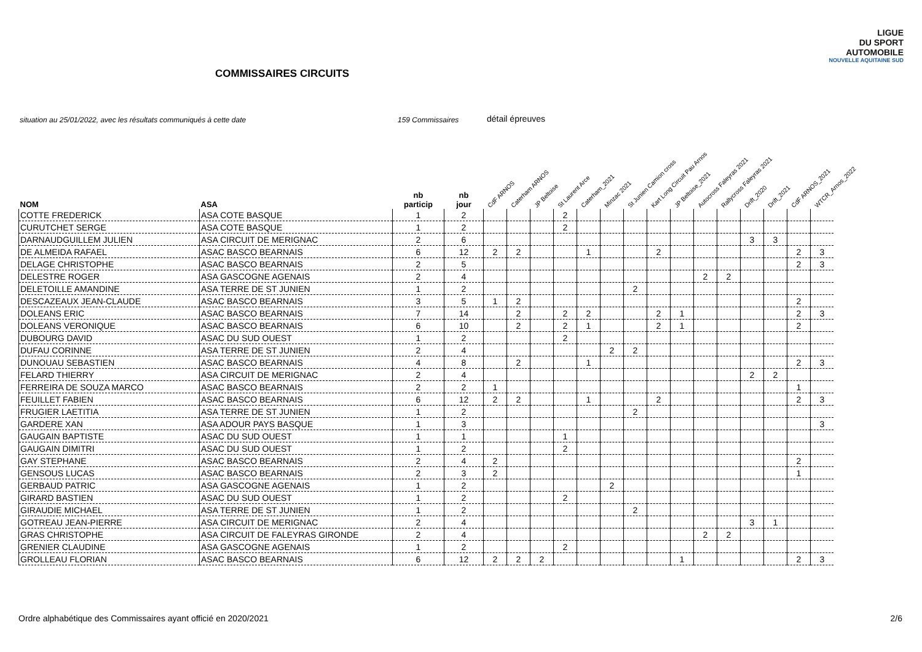LIGUE
DU SPORT
AUTOMOBILE
NOUVELLE AQUITAINE SUD
COMMISSAIRES CIRCUITS
situation au 25/01/2022, avec les résultats communiqués à cette date 159 Commissaires détail épreuves
| NOM | ASA | nb particip | nb jour | CdF ARNOS | Caterham ARNOS | JP Beltoise | St Laurent Arce | Caterham_2021 | Minzac 2021 | St Junien Camion cross | Kart Long Circuit Pau Arnos | JP Beltoise_2021 | Autocross Faleyras 2021 | Rallycross Faleyras 2021 | Drift_2020 | Drift_2021 | CdF ARNOS_2021 | WTCR_Arnos_2022 |
| --- | --- | --- | --- | --- | --- | --- | --- | --- | --- | --- | --- | --- | --- | --- | --- | --- | --- | --- |
| COTTE FREDERICK | ASA COTE BASQUE | 1 | 2 | | | | 2 | | | | | | | | | | | |
| CURUTCHET SERGE | ASA COTE BASQUE | 1 | 2 | | | | 2 | | | | | | | | | | | |
| DARNAUDGUILLEM JULIEN | ASA CIRCUIT DE MERIGNAC | 2 | 6 | | | | | | | | | | | | 3 | 3 | | |
| DE ALMEIDA RAFAEL | ASAC BASCO BEARNAIS | 6 | 12 | 2 | 2 | | | 1 | | | 2 | | | | | | 2 | 3 |
| DELAGE CHRISTOPHE | ASAC BASCO BEARNAIS | 2 | 5 | | | | | | | | | | | | | | 2 | 3 |
| DELESTRE ROGER | ASA GASCOGNE AGENAIS | 2 | 4 | | | | | | | | | | 2 | 2 | | | | |
| DELETOILLE AMANDINE | ASA TERRE DE ST JUNIEN | 1 | 2 | | | | | | | 2 | | | | | | | | |
| DESCAZEAUX JEAN-CLAUDE | ASAC BASCO BEARNAIS | 3 | 5 | 1 | 2 | | | | | | | | | | | | 2 | |
| DOLEANS ERIC | ASAC BASCO BEARNAIS | 7 | 14 | | 2 | | 2 | 2 | | | 2 | 1 | | | | | 2 | 3 |
| DOLEANS VERONIQUE | ASAC BASCO BEARNAIS | 6 | 10 | | 2 | | 2 | 1 | | | 2 | 1 | | | | | 2 | |
| DUBOURG DAVID | ASAC DU SUD OUEST | 1 | 2 | | | | 2 | | | | | | | | | | | |
| DUFAU CORINNE | ASA TERRE DE ST JUNIEN | 2 | 4 | | | | | | 2 | 2 | | | | | | | | |
| DUNOUAU SEBASTIEN | ASAC BASCO BEARNAIS | 4 | 8 | | 2 | | | 1 | | | | | | | | | 2 | 3 |
| FELARD THIERRY | ASA CIRCUIT DE MERIGNAC | 2 | 4 | | | | | | | | | | | | 2 | 2 | | |
| FERREIRA DE SOUZA MARCO | ASAC BASCO BEARNAIS | 2 | 2 | 1 | | | | | | | | | | | | | 1 | |
| FEUILLET FABIEN | ASAC BASCO BEARNAIS | 6 | 12 | 2 | 2 | | | 1 | | | 2 | | | | | | 2 | 3 |
| FRUGIER LAETITIA | ASA TERRE DE ST JUNIEN | 1 | 2 | | | | | | | 2 | | | | | | | | |
| GARDERE XAN | ASA ADOUR PAYS BASQUE | 1 | 3 | | | | | | | | | | | | | | | 3 |
| GAUGAIN BAPTISTE | ASAC DU SUD OUEST | 1 | 1 | | | | 1 | | | | | | | | | | | |
| GAUGAIN DIMITRI | ASAC DU SUD OUEST | 1 | 2 | | | | 2 | | | | | | | | | | | |
| GAY STEPHANE | ASAC BASCO BEARNAIS | 2 | 4 | 2 | | | | | | | | | | | | | 2 | |
| GENSOUS LUCAS | ASAC BASCO BEARNAIS | 2 | 3 | 2 | | | | | | | | | | | | | 1 | |
| GERBAUD PATRIC | ASA GASCOGNE AGENAIS | 1 | 2 | | | | | | 2 | | | | | | | | | |
| GIRARD BASTIEN | ASAC DU SUD OUEST | 1 | 2 | | | | 2 | | | | | | | | | | | |
| GIRAUDIE MICHAEL | ASA TERRE DE ST JUNIEN | 1 | 2 | | | | | | | 2 | | | | | | | | |
| GOTREAU JEAN-PIERRE | ASA CIRCUIT DE MERIGNAC | 2 | 4 | | | | | | | | | | | | 3 | 1 | | |
| GRAS CHRISTOPHE | ASA CIRCUIT DE FALEYRAS GIRONDE | 2 | 4 | | | | | | | | | | 2 | 2 | | | | |
| GRENIER CLAUDINE | ASA GASCOGNE AGENAIS | 1 | 2 | | | | 2 | | | | | | | | | | | |
| GROLLEAU FLORIAN | ASAC BASCO BEARNAIS | 6 | 12 | 2 | 2 | 2 | | | | | | 1 | | | | | 2 | 3 |
Ordre alphabétique des Commissaires ayant officié en 2020/2021
2/6